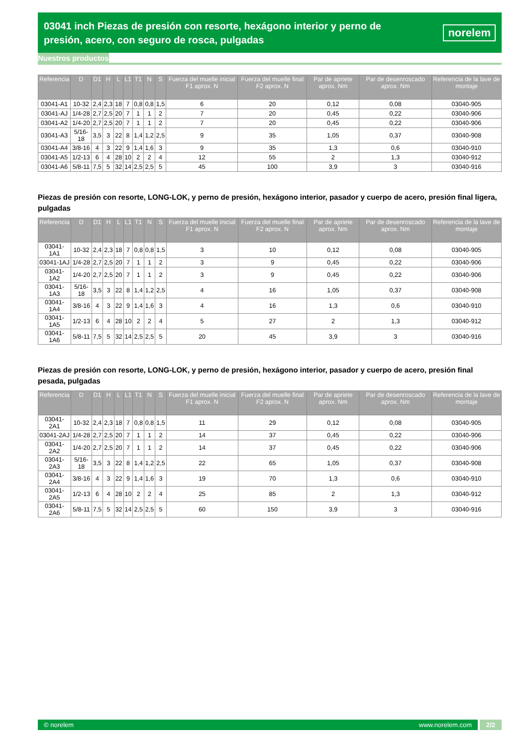03041 inch Piezas de presión con resorte, hexágono interior y perno de presión, acero, con seguro de rosca, pulgadas
norelem
Nuestros productos
| Referencia | D | D1 | H | L | L1 | T1 | N | S | Fuerza del muelle inicial F1 aprox. N | Fuerza del muelle final F2 aprox. N | Par de apriete aprox. Nm | Par de desenroscado aprox. Nm | Referencia de la lave de montaje |
| --- | --- | --- | --- | --- | --- | --- | --- | --- | --- | --- | --- | --- | --- |
| 03041-A1 | 10-32 | 2,4 | 2,3 | 18 | 7 | 0,8 | 0,8 | 1,5 | 6 | 20 | 0,12 | 0,08 | 03040-905 |
| 03041-AJ | 1/4-28 | 2,7 | 2,5 | 20 | 7 | 1 | 1 | 2 | 7 | 20 | 0,45 | 0,22 | 03040-906 |
| 03041-A2 | 1/4-20 | 2,7 | 2,5 | 20 | 7 | 1 | 1 | 2 | 7 | 20 | 0,45 | 0,22 | 03040-906 |
| 03041-A3 | 5/16-18 | 3,5 | 3 | 22 | 8 | 1,4 | 1,2 | 2,5 | 9 | 35 | 1,05 | 0,37 | 03040-908 |
| 03041-A4 | 3/8-16 | 4 | 3 | 22 | 9 | 1,4 | 1,6 | 3 | 9 | 35 | 1,3 | 0,6 | 03040-910 |
| 03041-A5 | 1/2-13 | 6 | 4 | 28 | 10 | 2 | 2 | 4 | 12 | 55 | 2 | 1,3 | 03040-912 |
| 03041-A6 | 5/8-11 | 7,5 | 5 | 32 | 14 | 2,5 | 2,5 | 5 | 45 | 100 | 3,9 | 3 | 03040-916 |
Piezas de presión con resorte, LONG-LOK, y perno de presión, hexágono interior, pasador y cuerpo de acero, presión final ligera, pulgadas
| Referencia | D | D1 | H | L | L1 | T1 | N | S | Fuerza del muelle inicial F1 aprox. N | Fuerza del muelle final F2 aprox. N | Par de apriete aprox. Nm | Par de desenroscado aprox. Nm | Referencia de la lave de montaje |
| --- | --- | --- | --- | --- | --- | --- | --- | --- | --- | --- | --- | --- | --- |
| 03041-1A1 | 10-32 | 2,4 | 2,3 | 18 | 7 | 0,8 | 0,8 | 1,5 | 3 | 10 | 0,12 | 0,08 | 03040-905 |
| 03041-1AJ | 1/4-28 | 2,7 | 2,5 | 20 | 7 | 1 | 1 | 2 | 3 | 9 | 0,45 | 0,22 | 03040-906 |
| 03041-1A2 | 1/4-20 | 2,7 | 2,5 | 20 | 7 | 1 | 1 | 2 | 3 | 9 | 0,45 | 0,22 | 03040-906 |
| 03041-1A3 | 5/16-18 | 3,5 | 3 | 22 | 8 | 1,4 | 1,2 | 2,5 | 4 | 16 | 1,05 | 0,37 | 03040-908 |
| 03041-1A4 | 3/8-16 | 4 | 3 | 22 | 9 | 1,4 | 1,6 | 3 | 4 | 16 | 1,3 | 0,6 | 03040-910 |
| 03041-1A5 | 1/2-13 | 6 | 4 | 28 | 10 | 2 | 2 | 4 | 5 | 27 | 2 | 1,3 | 03040-912 |
| 03041-1A6 | 5/8-11 | 7,5 | 5 | 32 | 14 | 2,5 | 2,5 | 5 | 20 | 45 | 3,9 | 3 | 03040-916 |
Piezas de presión con resorte, LONG-LOK, y perno de presión, hexágono interior, pasador y cuerpo de acero, presión final pesada, pulgadas
| Referencia | D | D1 | H | L | L1 | T1 | N | S | Fuerza del muelle inicial F1 aprox. N | Fuerza del muelle final F2 aprox. N | Par de apriete aprox. Nm | Par de desenroscado aprox. Nm | Referencia de la lave de montaje |
| --- | --- | --- | --- | --- | --- | --- | --- | --- | --- | --- | --- | --- | --- |
| 03041-2A1 | 10-32 | 2,4 | 2,3 | 18 | 7 | 0,8 | 0,8 | 1,5 | 11 | 29 | 0,12 | 0,08 | 03040-905 |
| 03041-2AJ | 1/4-28 | 2,7 | 2,5 | 20 | 7 | 1 | 1 | 2 | 14 | 37 | 0,45 | 0,22 | 03040-906 |
| 03041-2A2 | 1/4-20 | 2,7 | 2,5 | 20 | 7 | 1 | 1 | 2 | 14 | 37 | 0,45 | 0,22 | 03040-906 |
| 03041-2A3 | 5/16-18 | 3,5 | 3 | 22 | 8 | 1,4 | 1,2 | 2,5 | 22 | 65 | 1,05 | 0,37 | 03040-908 |
| 03041-2A4 | 3/8-16 | 4 | 3 | 22 | 9 | 1,4 | 1,6 | 3 | 19 | 70 | 1,3 | 0,6 | 03040-910 |
| 03041-2A5 | 1/2-13 | 6 | 4 | 28 | 10 | 2 | 2 | 4 | 25 | 85 | 2 | 1,3 | 03040-912 |
| 03041-2A6 | 5/8-11 | 7,5 | 5 | 32 | 14 | 2,5 | 2,5 | 5 | 60 | 150 | 3,9 | 3 | 03040-916 |
© norelem www.norelem.com 2/2